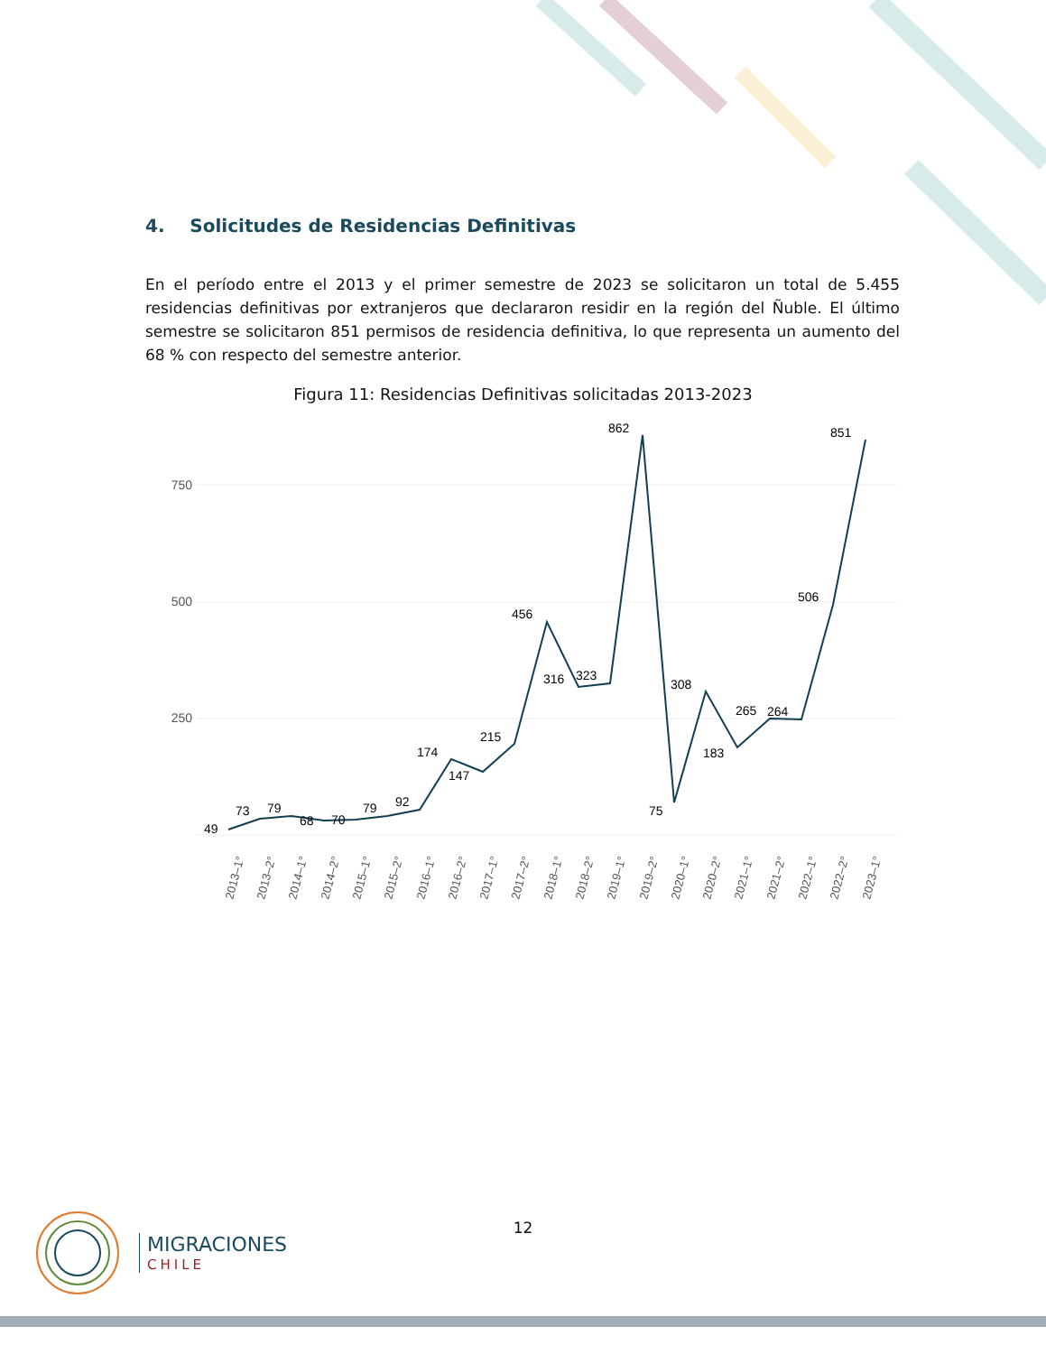4. Solicitudes de Residencias Definitivas
En el período entre el 2013 y el primer semestre de 2023 se solicitaron un total de 5.455 residencias definitivas por extranjeros que declararon residir en la región del Ñuble. El último semestre se solicitaron 851 permisos de residencia definitiva, lo que representa un aumento del 68 % con respecto del semestre anterior.
Figura 11: Residencias Definitivas solicitadas 2013-2023
750
500
250
49
73
79
68
70
79
92
174
147
215
456
316
323
862
75
308
183
265
264
506
851
2013–1°
2013–2°
2014–1°
2014–2°
2015–1°
2015–2°
2016–1°
2016–2°
2017–1°
2017–2°
2018–1°
2018–2°
2019–1°
2019–2°
2020–1°
2020–2°
2021–1°
2021–2°
2022–1°
2022–2°
2023–1°
12
MIGRACIONES
CHILE